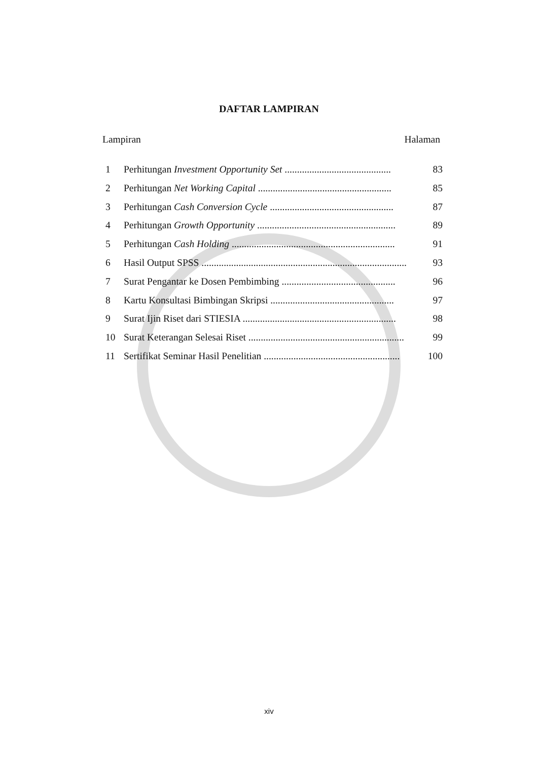DAFTAR LAMPIRAN
Lampiran Halaman
1 Perhitungan Investment Opportunity Set ........................................... 83
2 Perhitungan Net Working Capital ...................................................... 85
3 Perhitungan Cash Conversion Cycle .................................................. 87
4 Perhitungan Growth Opportunity ........................................................ 89
5 Perhitungan Cash Holding .................................................................. 91
6 Hasil Output SPSS ................................................................................... 93
7 Surat Pengantar ke Dosen Pembimbing .............................................. 96
8 Kartu Konsultasi Bimbingan Skripsi .................................................. 97
9 Surat Ijin Riset dari STIESIA .............................................................. 98
10 Surat Keterangan Selesai Riset ............................................................... 99
11 Sertifikat Seminar Hasil Penelitian ....................................................... 100
xiv